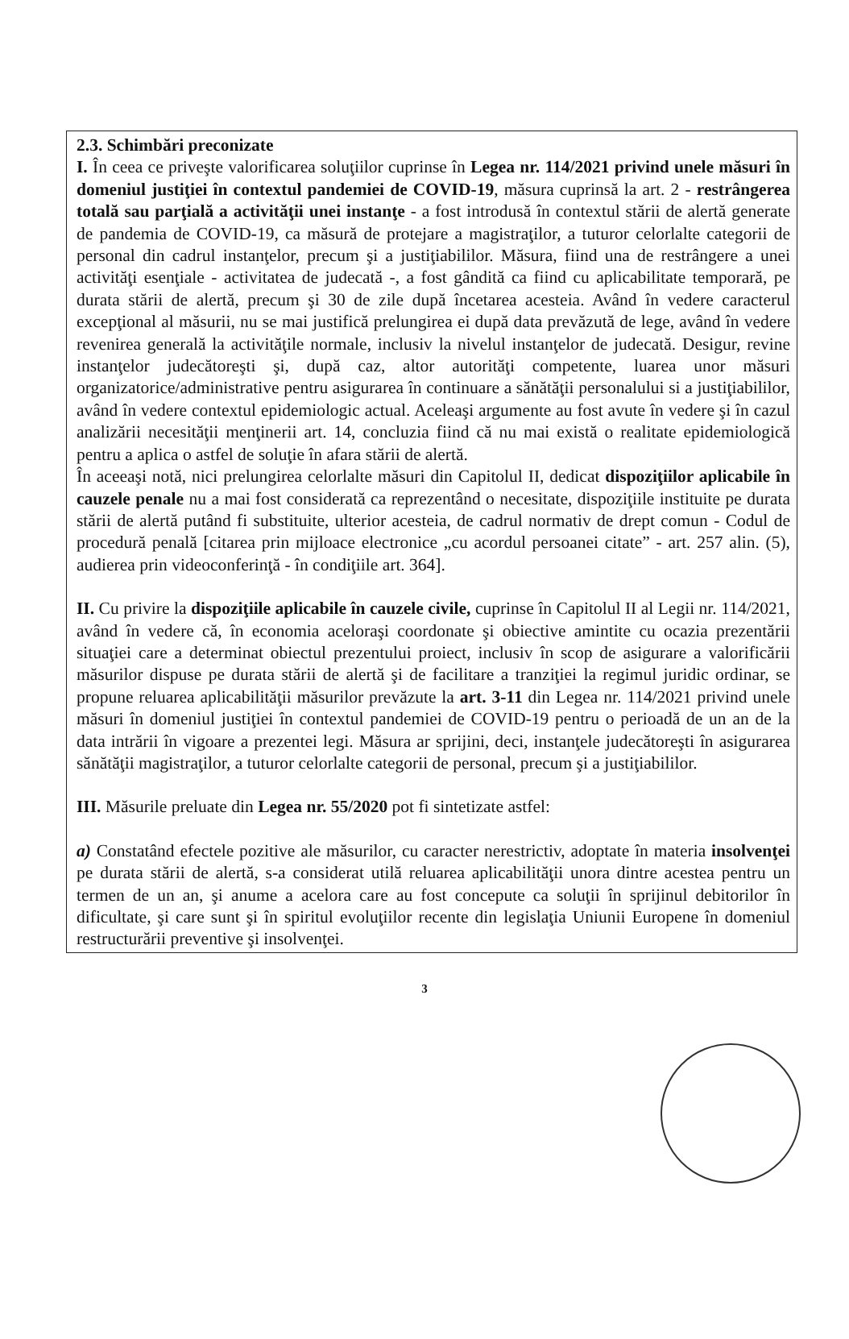2.3. Schimbări preconizate
I. În ceea ce priveşte valorificarea soluţiilor cuprinse în Legea nr. 114/2021 privind unele măsuri în domeniul justiţiei în contextul pandemiei de COVID-19, măsura cuprinsă la art. 2 - restrângerea totală sau parţială a activităţii unei instanţe - a fost introdusă în contextul stării de alertă generate de pandemia de COVID-19, ca măsură de protejare a magistraţilor, a tuturor celorlalte categorii de personal din cadrul instanţelor, precum şi a justiţiabililor. Măsura, fiind una de restrângere a unei activităţi esenţiale - activitatea de judecată -, a fost gândită ca fiind cu aplicabilitate temporară, pe durata stării de alertă, precum şi 30 de zile după încetarea acesteia. Având în vedere caracterul excepţional al măsurii, nu se mai justifică prelungirea ei după data prevăzută de lege, având în vedere revenirea generală la activităţile normale, inclusiv la nivelul instanţelor de judecată. Desigur, revine instanţelor judecătoreşti şi, după caz, altor autorităţi competente, luarea unor măsuri organizatorice/administrative pentru asigurarea în continuare a sănătăţii personalului si a justiţiabililor, având în vedere contextul epidemiologic actual. Aceleaşi argumente au fost avute în vedere şi în cazul analizării necesităţii menţinerii art. 14, concluzia fiind că nu mai există o realitate epidemiologică pentru a aplica o astfel de soluţie în afara stării de alertă.
În aceeaşi notă, nici prelungirea celorlalte măsuri din Capitolul II, dedicat dispoziţiilor aplicabile în cauzele penale nu a mai fost considerată ca reprezentând o necesitate, dispoziţiile instituite pe durata stării de alertă putând fi substituite, ulterior acesteia, de cadrul normativ de drept comun - Codul de procedură penală [citarea prin mijloace electronice „cu acordul persoanei citate” - art. 257 alin. (5), audierea prin videoconferinţă - în condiţiile art. 364].
II. Cu privire la dispoziţiile aplicabile în cauzele civile, cuprinse în Capitolul II al Legii nr. 114/2021, având în vedere că, în economia aceloraşi coordonate şi obiective amintite cu ocazia prezentării situaţiei care a determinat obiectul prezentului proiect, inclusiv în scop de asigurare a valorificării măsurilor dispuse pe durata stării de alertă şi de facilitare a tranziţiei la regimul juridic ordinar, se propune reluarea aplicabilităţii măsurilor prevăzute la art. 3-11 din Legea nr. 114/2021 privind unele măsuri în domeniul justiţiei în contextul pandemiei de COVID-19 pentru o perioadă de un an de la data intrării în vigoare a prezentei legi. Măsura ar sprijini, deci, instanţele judecătoreşti în asigurarea sănătăţii magistraţilor, a tuturor celorlalte categorii de personal, precum şi a justiţiabililor.
III. Măsurile preluate din Legea nr. 55/2020 pot fi sintetizate astfel:
a) Constatând efectele pozitive ale măsurilor, cu caracter nerestrictiv, adoptate în materia insolvenţei pe durata stării de alertă, s-a considerat utilă reluarea aplicabilităţii unora dintre acestea pentru un termen de un an, şi anume a acelora care au fost concepute ca soluţii în sprijinul debitorilor în dificultate, şi care sunt şi în spiritul evoluţiilor recente din legislaţia Uniunii Europene în domeniul restructurării preventive şi insolvenţei.
3